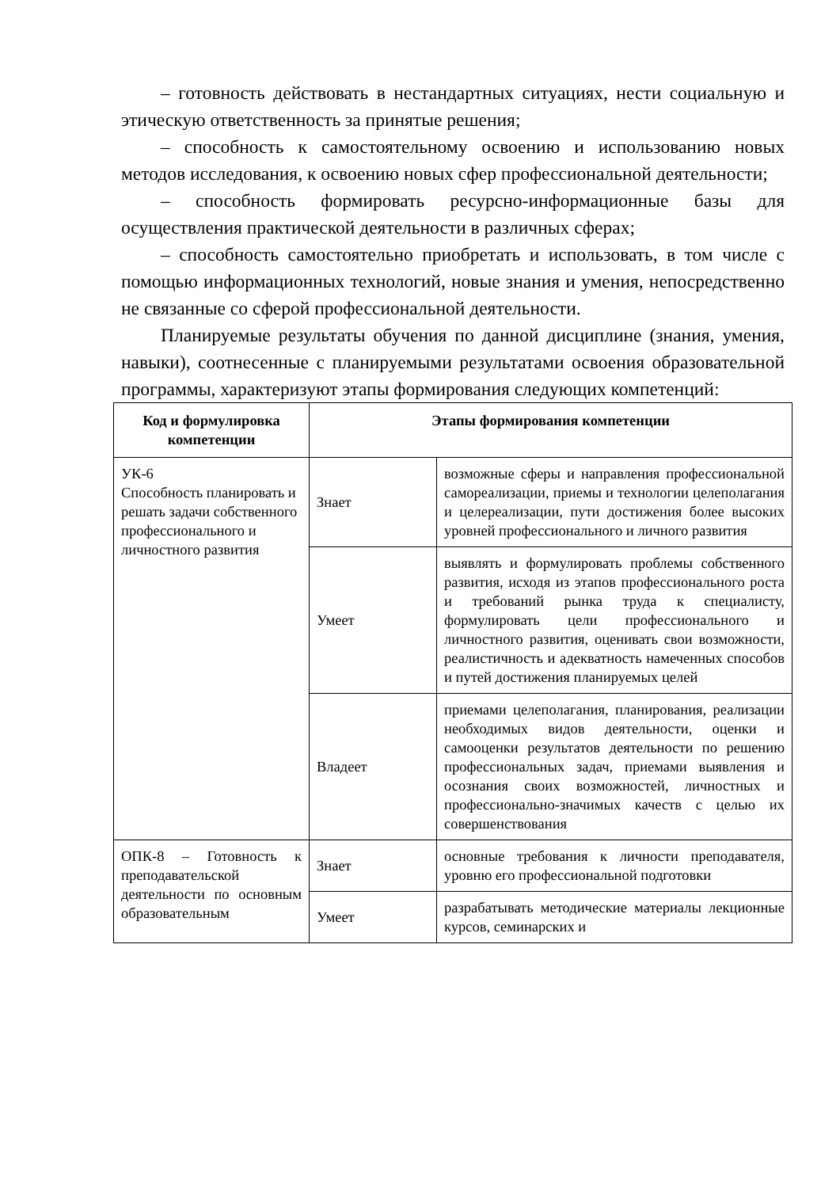– готовность действовать в нестандартных ситуациях, нести социальную и этическую ответственность за принятые решения;
– способность к самостоятельному освоению и использованию новых методов исследования, к освоению новых сфер профессиональной деятельности;
– способность формировать ресурсно-информационные базы для осуществления практической деятельности в различных сферах;
– способность самостоятельно приобретать и использовать, в том числе с помощью информационных технологий, новые знания и умения, непосредственно не связанные со сферой профессиональной деятельности.
Планируемые результаты обучения по данной дисциплине (знания, умения, навыки), соотнесенные с планируемыми результатами освоения образовательной программы, характеризуют этапы формирования следующих компетенций:
| Код и формулировка компетенции | Этапы формирования компетенции | |
| --- | --- | --- |
| УК-6 Способность планировать и решать задачи собственного профессионального и личностного развития | Знает | возможные сферы и направления профессиональной самореализации, приемы и технологии целеполагания и целереализации, пути достижения более высоких уровней профессионального и личного развития |
| | Умеет | выявлять и формулировать проблемы собственного развития, исходя из этапов профессионального роста и требований рынка труда к специалисту, формулировать цели профессионального и личностного развития, оценивать свои возможности, реалистичность и адекватность намеченных способов и путей достижения планируемых целей |
| | Владеет | приемами целеполагания, планирования, реализации необходимых видов деятельности, оценки и самооценки результатов деятельности по решению профессиональных задач, приемами выявления и осознания своих возможностей, личностных и профессионально-значимых качеств с целью их совершенствования |
| ОПК-8 – Готовность к преподавательской деятельности по основным образовательным | Знает | основные требования к личности преподавателя, уровню его профессиональной подготовки |
| | Умеет | разрабатывать методические материалы лекционные курсов, семинарских и |